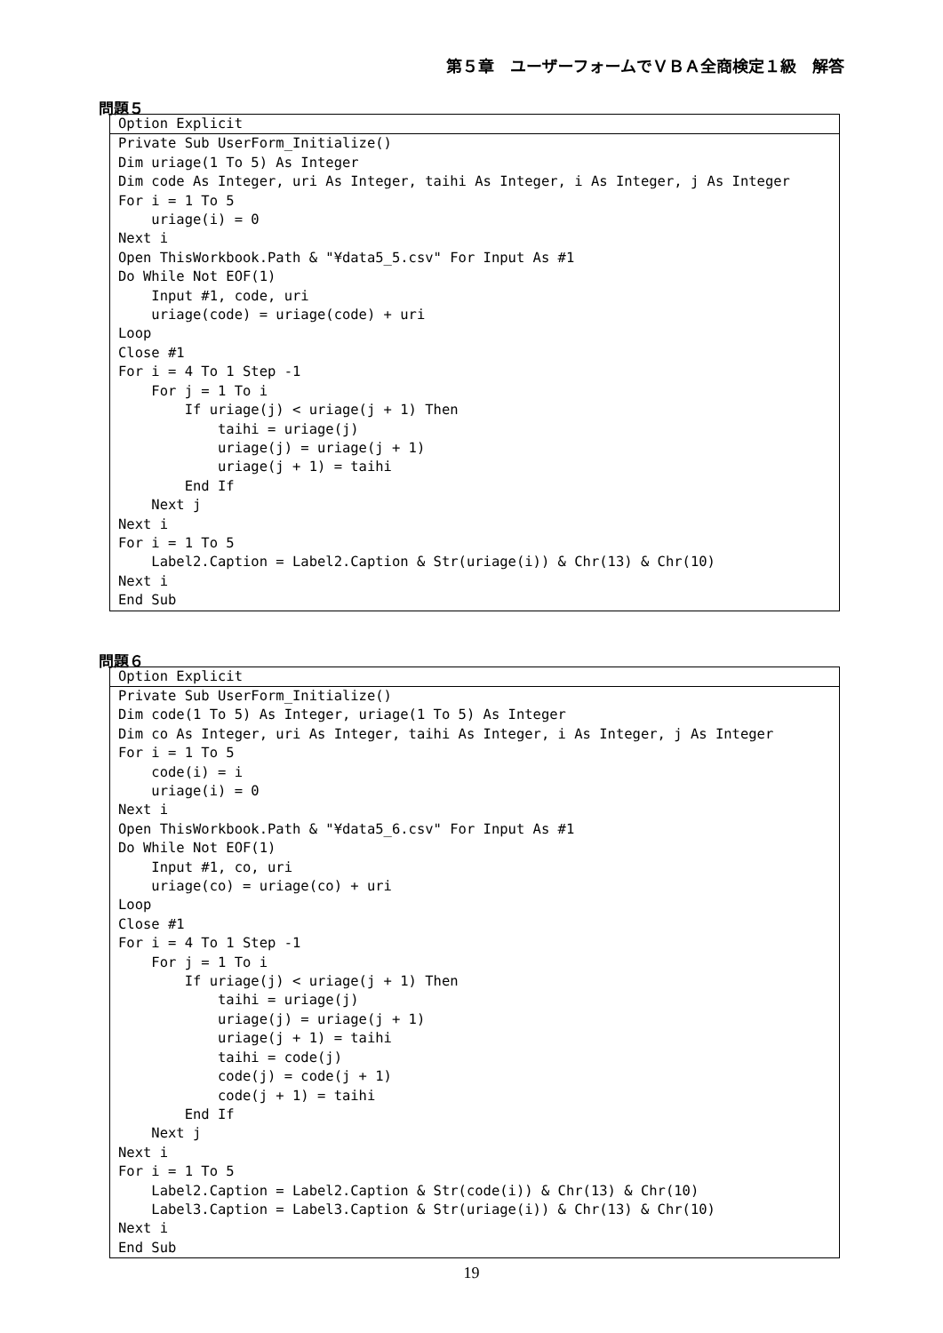第５章　ユーザーフォームでＶＢＡ全商検定１級　解答
問題５
Option Explicit
Private Sub UserForm_Initialize()
Dim uriage(1 To 5) As Integer
Dim code As Integer, uri As Integer, taihi As Integer, i As Integer, j As Integer
For i = 1 To 5
    uriage(i) = 0
Next i
Open ThisWorkbook.Path & "¥data5_5.csv" For Input As #1
Do While Not EOF(1)
    Input #1, code, uri
    uriage(code) = uriage(code) + uri
Loop
Close #1
For i = 4 To 1 Step -1
    For j = 1 To i
        If uriage(j) < uriage(j + 1) Then
            taihi = uriage(j)
            uriage(j) = uriage(j + 1)
            uriage(j + 1) = taihi
        End If
    Next j
Next i
For i = 1 To 5
    Label2.Caption = Label2.Caption & Str(uriage(i)) & Chr(13) & Chr(10)
Next i
End Sub
問題６
Option Explicit
Private Sub UserForm_Initialize()
Dim code(1 To 5) As Integer, uriage(1 To 5) As Integer
Dim co As Integer, uri As Integer, taihi As Integer, i As Integer, j As Integer
For i = 1 To 5
    code(i) = i
    uriage(i) = 0
Next i
Open ThisWorkbook.Path & "¥data5_6.csv" For Input As #1
Do While Not EOF(1)
    Input #1, co, uri
    uriage(co) = uriage(co) + uri
Loop
Close #1
For i = 4 To 1 Step -1
    For j = 1 To i
        If uriage(j) < uriage(j + 1) Then
            taihi = uriage(j)
            uriage(j) = uriage(j + 1)
            uriage(j + 1) = taihi
            taihi = code(j)
            code(j) = code(j + 1)
            code(j + 1) = taihi
        End If
    Next j
Next i
For i = 1 To 5
    Label2.Caption = Label2.Caption & Str(code(i)) & Chr(13) & Chr(10)
    Label3.Caption = Label3.Caption & Str(uriage(i)) & Chr(13) & Chr(10)
Next i
End Sub
19